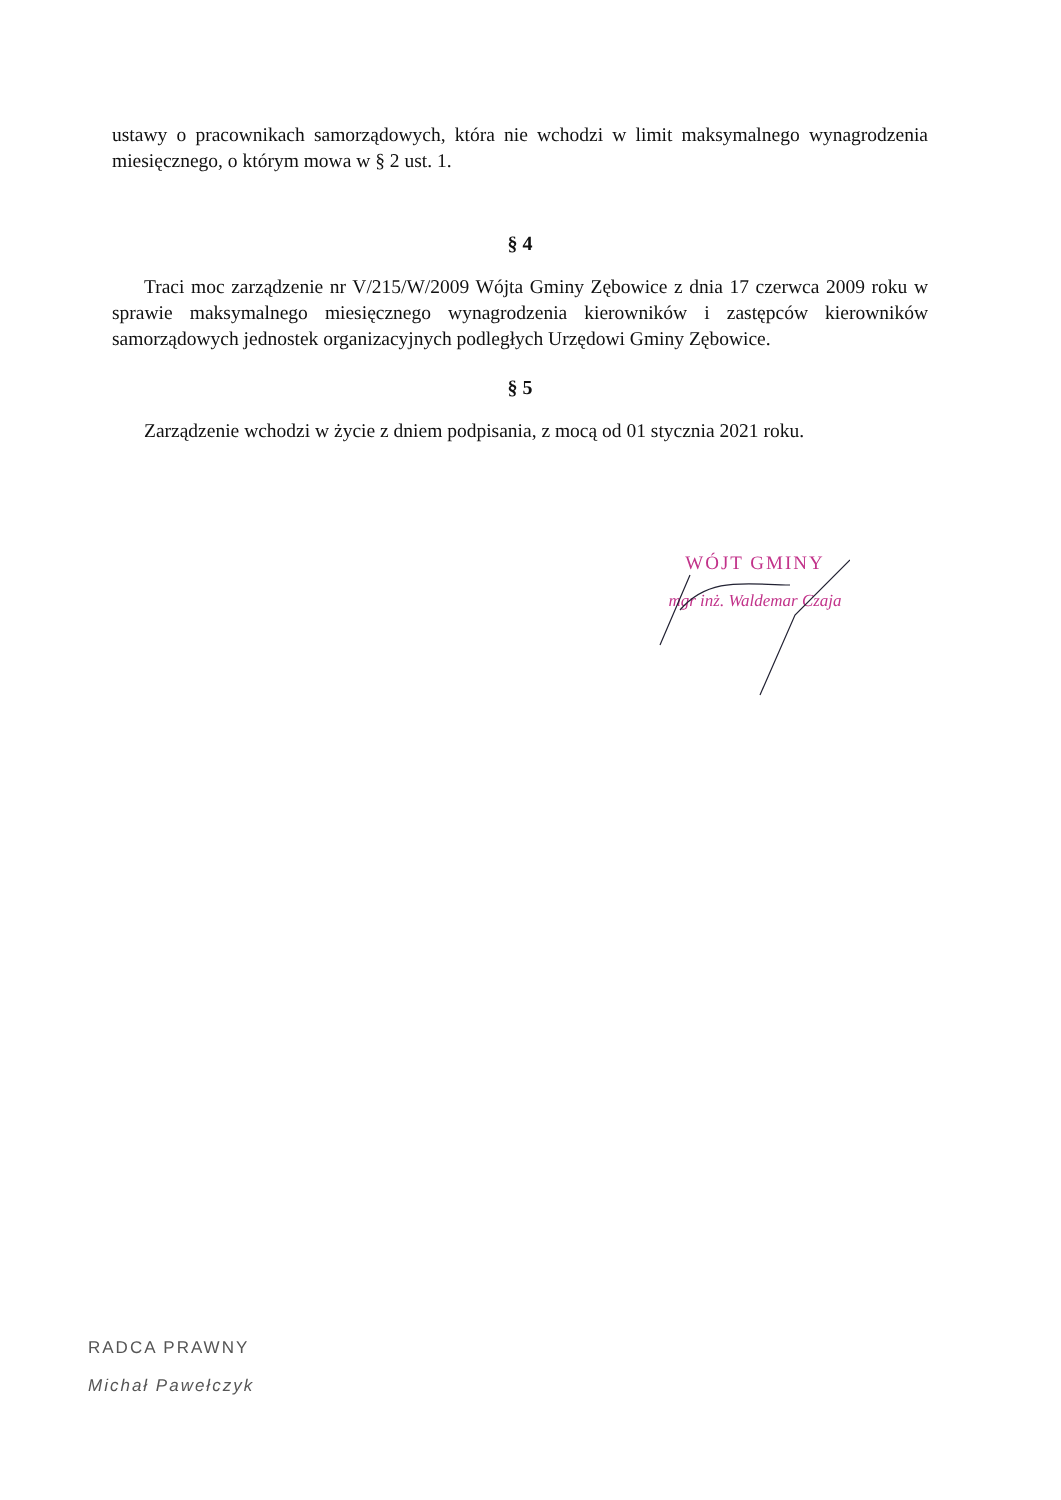ustawy o pracownikach samorządowych, która nie wchodzi w limit maksymalnego wynagrodzenia miesięcznego, o którym mowa w § 2 ust. 1.
§ 4
Traci moc zarządzenie nr V/215/W/2009 Wójta Gminy Zębowice z dnia 17 czerwca 2009 roku w sprawie maksymalnego miesięcznego wynagrodzenia kierowników i zastępców kierowników samorządowych jednostek organizacyjnych podległych Urzędowi Gminy Zębowice.
§ 5
Zarządzenie wchodzi w życie z dniem podpisania, z mocą od 01 stycznia 2021 roku.
WÓJT GMINY
mgr inż. Waldemar Czaja
RADCA PRAWNY
Michał Pawełczyk